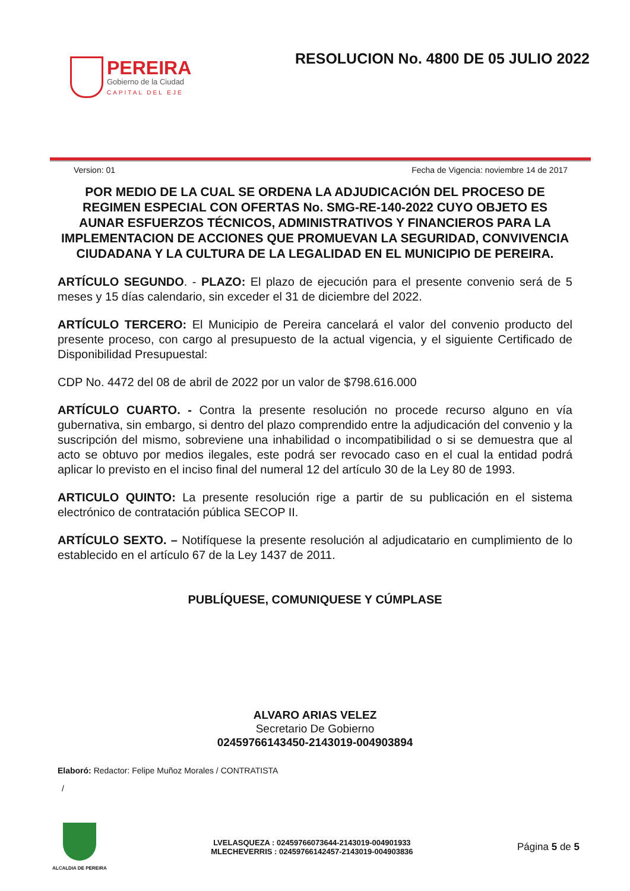PEREIRA
Gobierno de la Ciudad
CAPITAL DEL EJE
RESOLUCION No. 4800 DE 05 JULIO 2022
Version: 01 Fecha de Vigencia: noviembre 14 de 2017
POR MEDIO DE LA CUAL SE ORDENA LA ADJUDICACIÓN DEL PROCESO DE REGIMEN ESPECIAL CON OFERTAS No. SMG-RE-140-2022 CUYO OBJETO ES AUNAR ESFUERZOS TÉCNICOS, ADMINISTRATIVOS Y FINANCIEROS PARA LA IMPLEMENTACION DE ACCIONES QUE PROMUEVAN LA SEGURIDAD, CONVIVENCIA CIUDADANA Y LA CULTURA DE LA LEGALIDAD EN EL MUNICIPIO DE PEREIRA.
ARTÍCULO SEGUNDO. - PLAZO: El plazo de ejecución para el presente convenio será de 5 meses y 15 días calendario, sin exceder el 31 de diciembre del 2022.
ARTÍCULO TERCERO: El Municipio de Pereira cancelará el valor del convenio producto del presente proceso, con cargo al presupuesto de la actual vigencia, y el siguiente Certificado de Disponibilidad Presupuestal:
CDP No. 4472 del 08 de abril de 2022 por un valor de $798.616.000
ARTÍCULO CUARTO. - Contra la presente resolución no procede recurso alguno en vía gubernativa, sin embargo, si dentro del plazo comprendido entre la adjudicación del convenio y la suscripción del mismo, sobreviene una inhabilidad o incompatibilidad o si se demuestra que al acto se obtuvo por medios ilegales, este podrá ser revocado caso en el cual la entidad podrá aplicar lo previsto en el inciso final del numeral 12 del artículo 30 de la Ley 80 de 1993.
ARTICULO QUINTO: La presente resolución rige a partir de su publicación en el sistema electrónico de contratación pública SECOP II.
ARTÍCULO SEXTO. – Notifíquese la presente resolución al adjudicatario en cumplimiento de lo establecido en el artículo 67 de la Ley 1437 de 2011.
PUBLÍQUESE, COMUNIQUESE Y CÚMPLASE
ALVARO ARIAS VELEZ
Secretario De Gobierno
02459766143450-2143019-004903894
Elaboró: Redactor: Felipe Muñoz Morales / CONTRATISTA
/
ALCALDIA DE PEREIRA
LVELASQUEZA : 02459766073644-2143019-004901933
MLECHEVERRIS : 02459766142457-2143019-004903836
Página 5 de 5